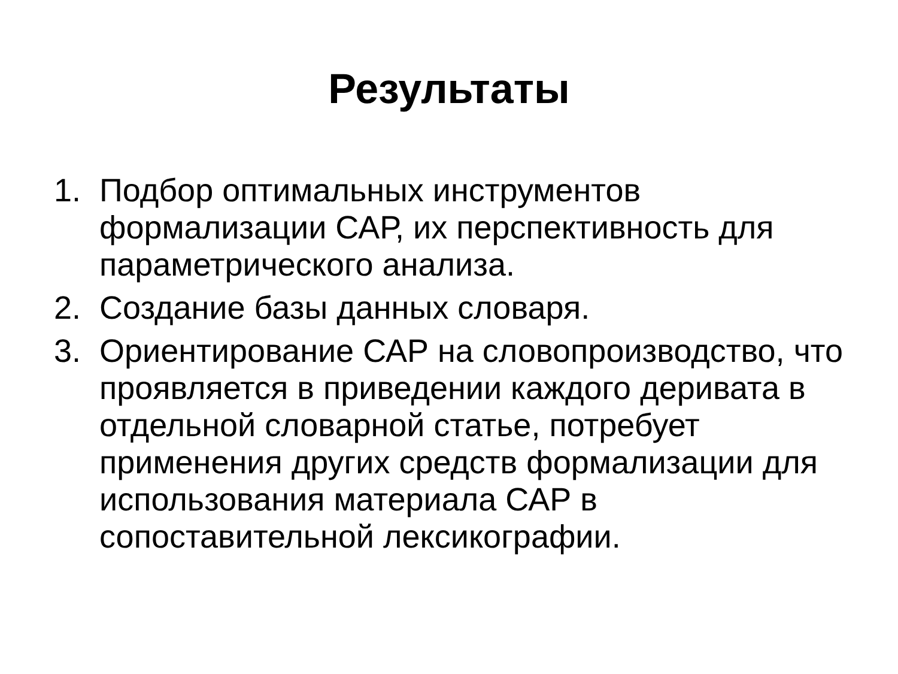Результаты
1. Подбор оптимальных инструментов формализации САР, их перспективность для параметрического анализа.
2. Создание базы данных словаря.
3. Ориентирование САР на словопроизводство, что проявляется в приведении каждого деривата в отдельной словарной статье, потребует применения других средств формализации для использования материала САР в сопоставительной лексикографии.